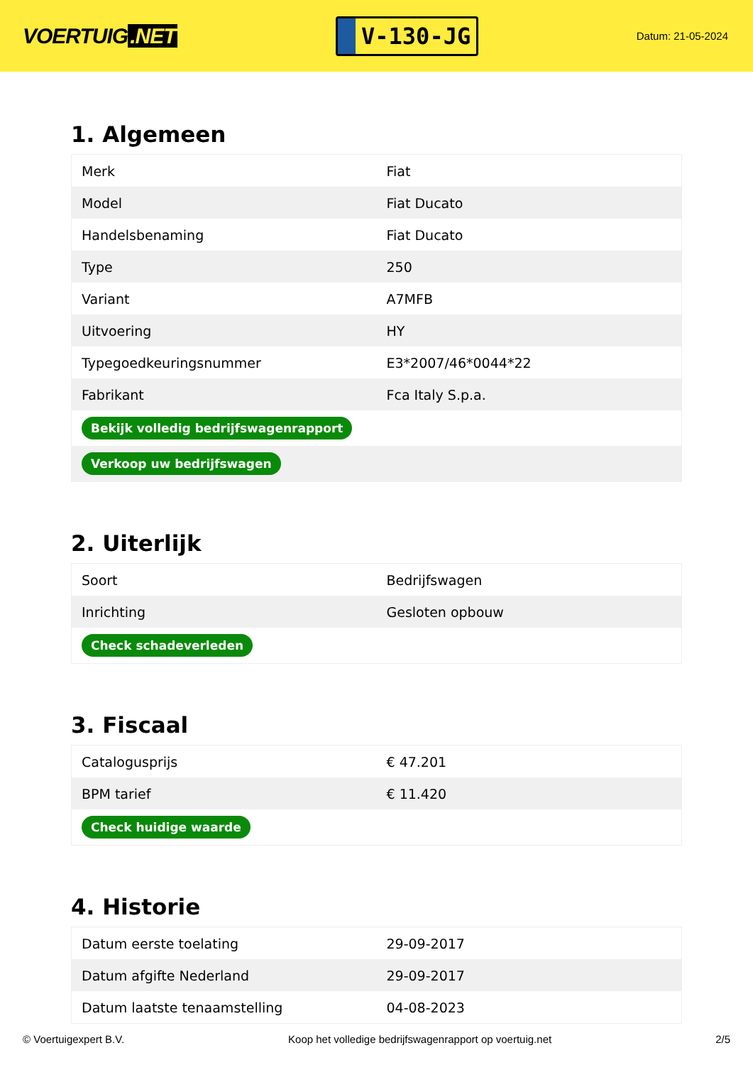VOERTUIG.NET
V-130-JG
Datum: 21-05-2024
1. Algemeen
| Merk | Fiat |
| Model | Fiat Ducato |
| Handelsbenaming | Fiat Ducato |
| Type | 250 |
| Variant | A7MFB |
| Uitvoering | HY |
| Typegoedkeuringsnummer | E3*2007/46*0044*22 |
| Fabrikant | Fca Italy S.p.a. |
| Bekijk volledig bedrijfswagenrapport | |
| Verkoop uw bedrijfswagen | |
2. Uiterlijk
| Soort | Bedrijfswagen |
| Inrichting | Gesloten opbouw |
| Check schadeverleden | |
3. Fiscaal
| Catalogusprijs | € 47.201 |
| BPM tarief | € 11.420 |
| Check huidige waarde | |
4. Historie
| Datum eerste toelating | 29-09-2017 |
| Datum afgifte Nederland | 29-09-2017 |
| Datum laatste tenaamstelling | 04-08-2023 |
© Voertuigexpert B.V. Koop het volledige bedrijfswagenrapport op voertuig.net 2/5